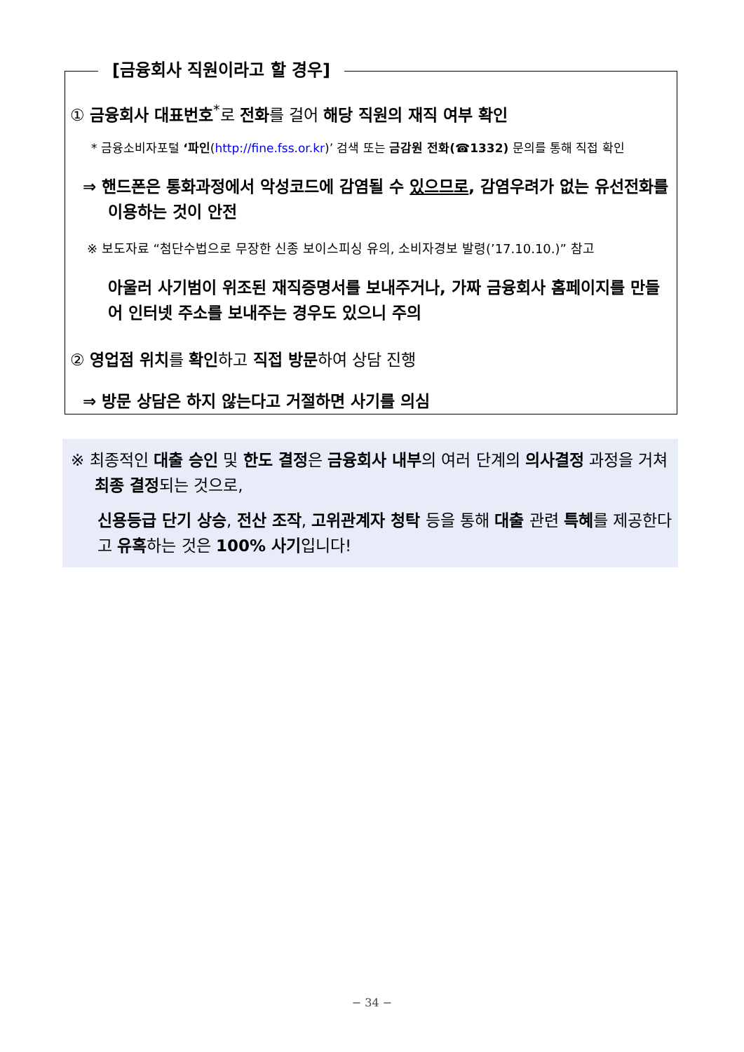[금융회사 직원이라고 할 경우]
① 금융회사 대표번호<sup>*</sup>로 전화를 걸어 해당 직원의 재직 여부 확인
* 금융소비자포털 ‘파인(http://fine.fss.or.kr)’ 검색 또는 금감원 전화(☎1332) 문의를 통해 직접 확인
⇒ 핸드폰은 통화과정에서 악성코드에 감염될 수 있으므로, 감염우려가 없는 유선전화를 이용하는 것이 안전
※ 보도자료 “첨단수법으로 무장한 신종 보이스피싱 유의, 소비자경보 발령(’17.10.10.)” 참고
아울러 사기범이 위조된 재직증명서를 보내주거나, 가짜 금융회사 홈페이지를 만들어 인터넷 주소를 보내주는 경우도 있으니 주의
② 영업점 위치를 확인하고 직접 방문하여 상담 진행
⇒ 방문 상담은 하지 않는다고 거절하면 사기를 의심
※ 최종적인 대출 승인 및 한도 결정은 금융회사 내부의 여러 단계의 의사결정 과정을 거쳐 최종 결정되는 것으로,
신용등급 단기 상승, 전산 조작, 고위관계자 청탁 등을 통해 대출 관련 특혜를 제공한다고 유혹하는 것은 100% 사기입니다!
− 34 −